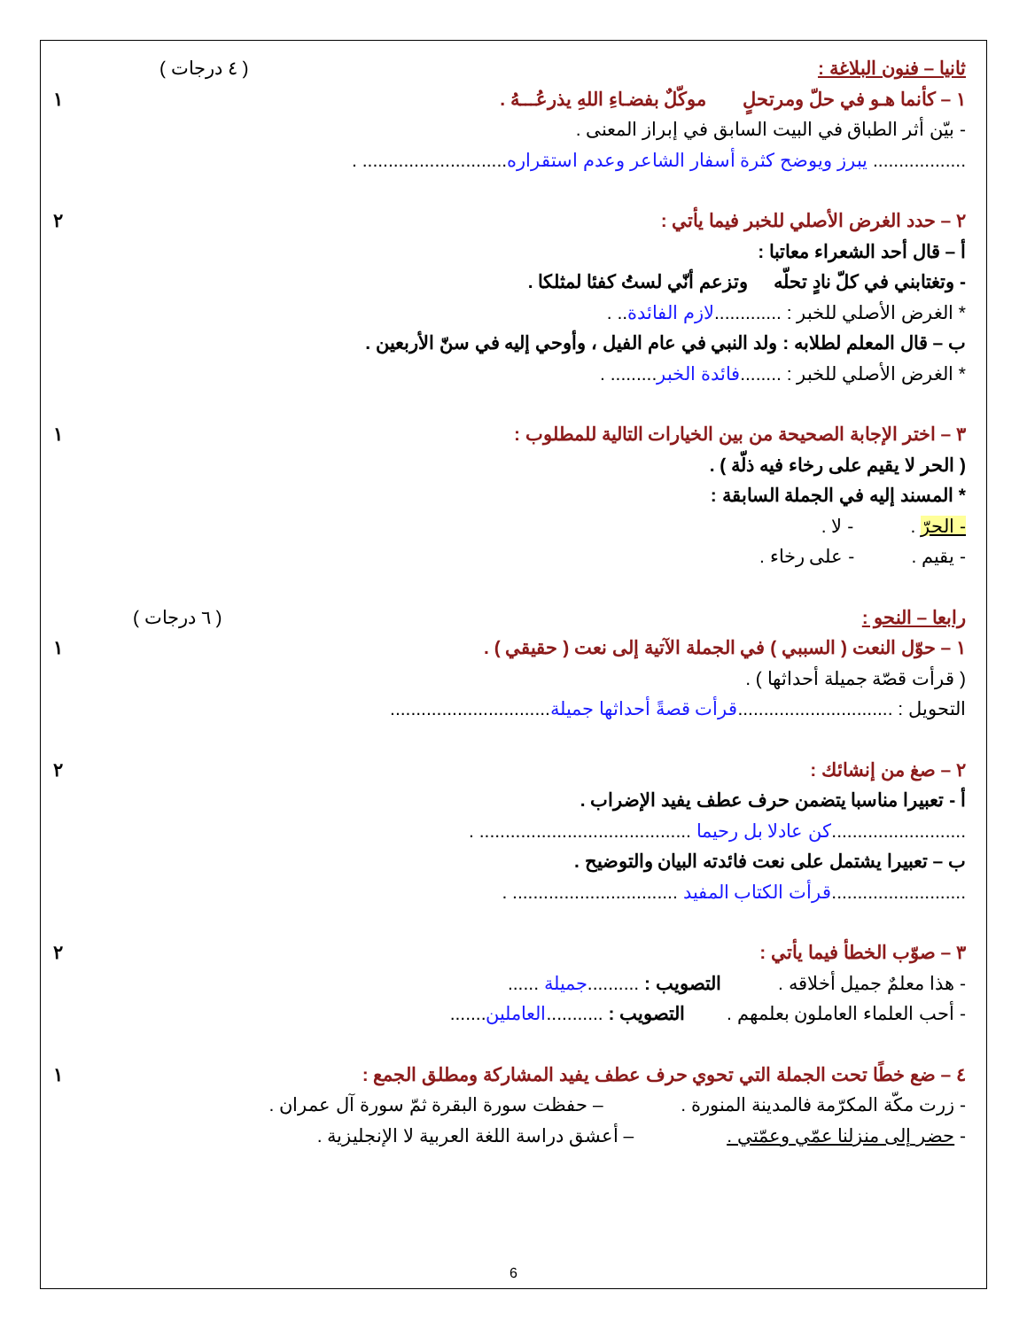ثانيا – فنون البلاغة : ( ٤ درجات )
١ – كأنما هـو في حلّ ومرتحلٍ موكّلٌ بفضـاءِ اللهِ يذرعُـــهُ . ١
- بيّن أثر الطباق في البيت السابق في إبراز المعنى .
.................. يبرز ويوضح كثرة أسفار الشاعر وعدم استقراره............................ .
٢ – حدد الغرض الأصلي للخبر فيما يأتي : ٢
أ – قال أحد الشعراء معاتبا :
- وتغتابني في كلّ نادٍ تحلّه وتزعم أنّي لستُ كفئا لمثلكا .
* الغرض الأصلي للخبر : .............لازم الفائدة.. .
ب – قال المعلم لطلابه : ولد النبي في عام الفيل ، وأوحي إليه في سنّ الأربعين .
* الغرض الأصلي للخبر : ........فائدة الخبر......... .
٣ – اختر الإجابة الصحيحة من بين الخيارات التالية للمطلوب : ١
( الحر لا يقيم على رخاء فيه ذلّة ) .
* المسند إليه في الجملة السابقة :
- الحرّ . - لا .
- يقيم . - على رخاء .
رابعا – النحو : ( ٦ درجات )
١ – حوّل النعت ( السببي ) في الجملة الآتية إلى نعت ( حقيقي ) . ١
( قرأت قصّة جميلة أحداثها ) .
التحويل : ..............................قرأت قصةً أحداثها جميلة...............................
٢ – صغ من إنشائك : ٢
أ - تعبيرا مناسبا يتضمن حرف عطف يفيد الإضراب .
..........................كن عادلا بل رحيما ......................................... .
ب – تعبيرا يشتمل على نعت فائدته البيان والتوضيح .
..........................قرأت الكتاب المفيد ................................ .
٣ – صوّب الخطأ فيما يأتي : ٢
- هذا معلمٌ جميل أخلاقه . التصويب : ..........جميلة ......
- أحب العلماء العاملون بعلمهم . التصويب : ...........العاملين.......
٤ – ضع خطًا تحت الجملة التي تحوي حرف عطف يفيد المشاركة ومطلق الجمع : ١
- زرت مكّة المكرّمة فالمدينة المنورة . – حفظت سورة البقرة ثمّ سورة آل عمران .
- حضر إلى منزلنا عمّي وعمّتي . – أعشق دراسة اللغة العربية لا الإنجليزية .
6